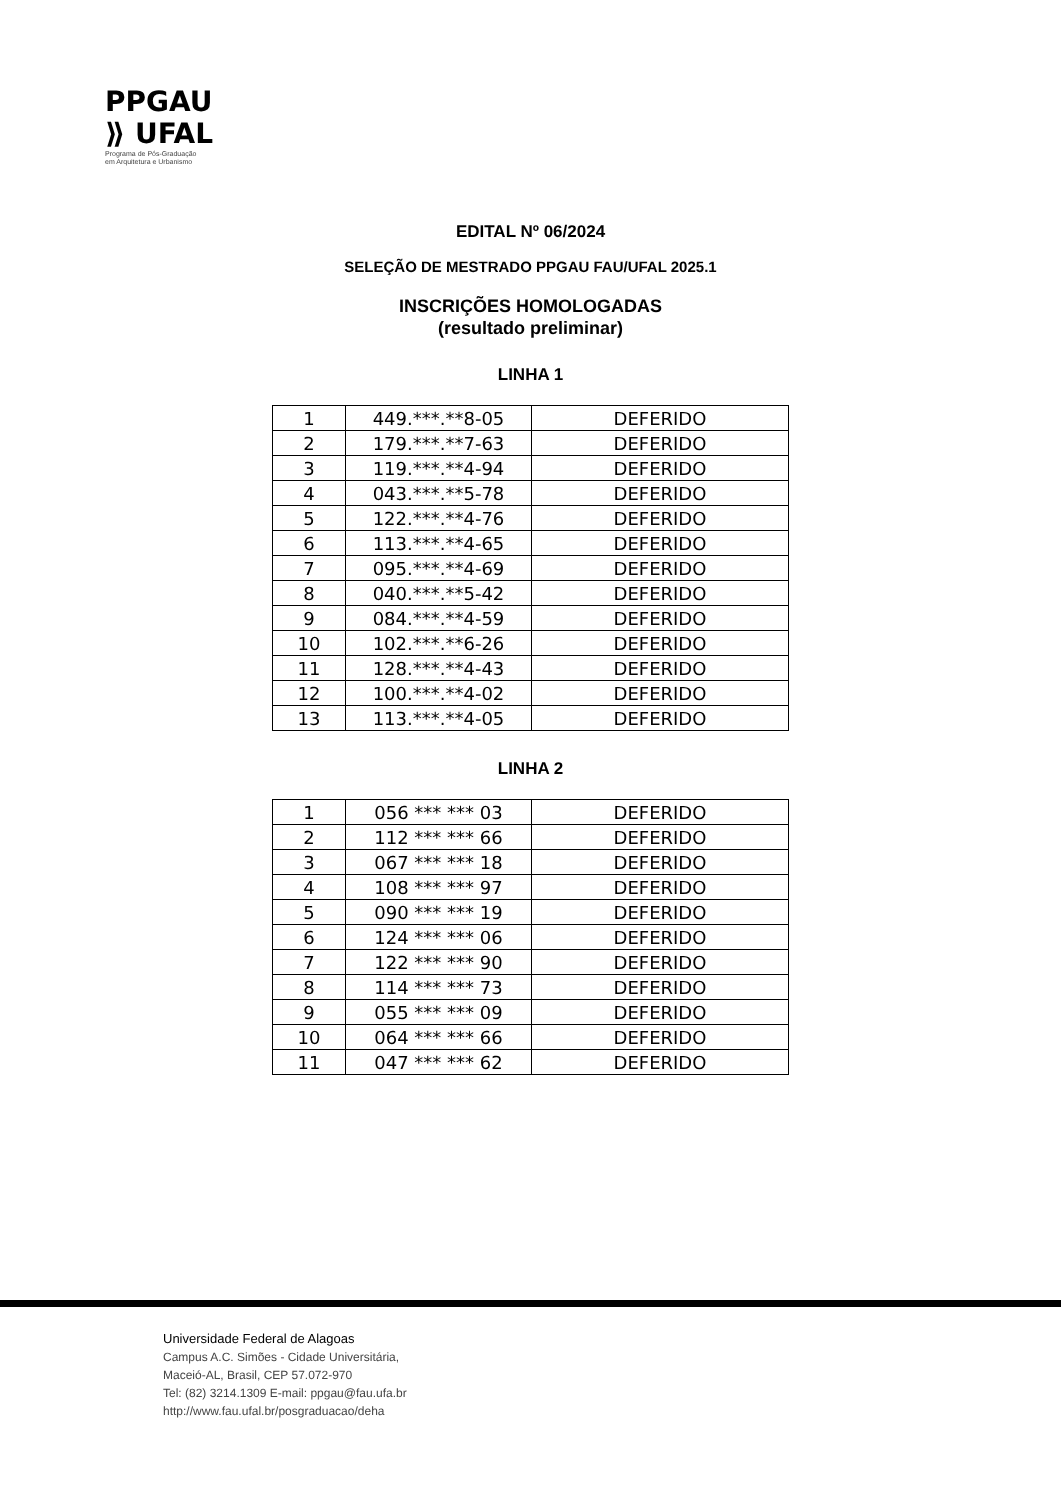PPGAU
⟫ UFAL
Programa de Pós-Graduação
em Arquitetura e Urbanismo
EDITAL Nº 06/2024
SELEÇÃO DE MESTRADO PPGAU FAU/UFAL 2025.1
INSCRIÇÕES HOMOLOGADAS
(resultado preliminar)
LINHA 1
| 1 | 449.***.**8-05 | DEFERIDO |
| 2 | 179.***.**7-63 | DEFERIDO |
| 3 | 119.***.**4-94 | DEFERIDO |
| 4 | 043.***.**5-78 | DEFERIDO |
| 5 | 122.***.**4-76 | DEFERIDO |
| 6 | 113.***.**4-65 | DEFERIDO |
| 7 | 095.***.**4-69 | DEFERIDO |
| 8 | 040.***.**5-42 | DEFERIDO |
| 9 | 084.***.**4-59 | DEFERIDO |
| 10 | 102.***.**6-26 | DEFERIDO |
| 11 | 128.***.**4-43 | DEFERIDO |
| 12 | 100.***.**4-02 | DEFERIDO |
| 13 | 113.***.**4-05 | DEFERIDO |
LINHA 2
| 1 | 056 *** *** 03 | DEFERIDO |
| 2 | 112 *** *** 66 | DEFERIDO |
| 3 | 067 *** *** 18 | DEFERIDO |
| 4 | 108 *** *** 97 | DEFERIDO |
| 5 | 090 *** *** 19 | DEFERIDO |
| 6 | 124 *** *** 06 | DEFERIDO |
| 7 | 122 *** *** 90 | DEFERIDO |
| 8 | 114 *** *** 73 | DEFERIDO |
| 9 | 055 *** *** 09 | DEFERIDO |
| 10 | 064 *** *** 66 | DEFERIDO |
| 11 | 047 *** *** 62 | DEFERIDO |
Universidade Federal de Alagoas
Campus A.C. Simões - Cidade Universitária,
Maceió-AL, Brasil, CEP 57.072-970
Tel: (82) 3214.1309 E-mail: ppgau@fau.ufa.br
http://www.fau.ufal.br/posgraduacao/deha